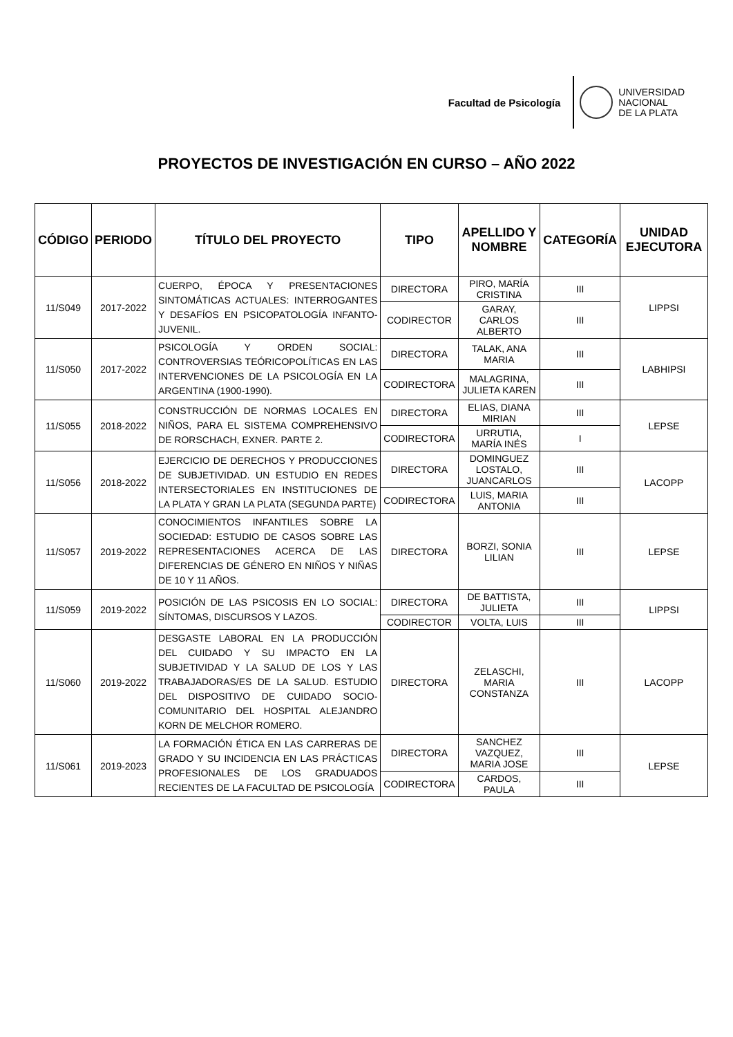Facultad de Psicología
UNIVERSIDAD
NACIONAL
DE LA PLATA
PROYECTOS DE INVESTIGACIÓN EN CURSO – AÑO 2022
| CÓDIGO | PERIODO | TÍTULO DEL PROYECTO | TIPO | APELLIDO Y NOMBRE | CATEGORÍA | UNIDAD EJECUTORA |
| --- | --- | --- | --- | --- | --- | --- |
| 11/S049 | 2017-2022 | CUERPO, ÉPOCA Y PRESENTACIONES SINTOMÁTICAS ACTUALES: INTERROGANTES Y DESAFÍOS EN PSICOPATOLOGÍA INFANTO-JUVENIL. | DIRECTORA | PIRO, MARÍA CRISTINA | III | LIPPSI |
| | | | CODIRECTOR | GARAY, CARLOS ALBERTO | III | |
| 11/S050 | 2017-2022 | PSICOLOGÍA Y ORDEN SOCIAL: CONTROVERSIAS TEÓRICOPOLÍTICAS EN LAS INTERVENCIONES DE LA PSICOLOGÍA EN LA ARGENTINA (1900-1990). | DIRECTORA | TALAK, ANA MARIA | III | LABHIPSI |
| | | | CODIRECTORA | MALAGRINA, JULIETA KAREN | III | |
| 11/S055 | 2018-2022 | CONSTRUCCIÓN DE NORMAS LOCALES EN NIÑOS, PARA EL SISTEMA COMPREHENSIVO DE RORSCHACH, EXNER. PARTE 2. | DIRECTORA | ELIAS, DIANA MIRIAN | III | LEPSE |
| | | | CODIRECTORA | URRUTIA, MARÍA INÉS | I | |
| 11/S056 | 2018-2022 | EJERCICIO DE DERECHOS Y PRODUCCIONES DE SUBJETIVIDAD. UN ESTUDIO EN REDES INTERSECTORIALES EN INSTITUCIONES DE LA PLATA Y GRAN LA PLATA (SEGUNDA PARTE) | DIRECTORA | DOMINGUEZ LOSTALO, JUANCARLOS | III | LACOPP |
| | | | CODIRECTORA | LUIS, MARIA ANTONIA | III | |
| 11/S057 | 2019-2022 | CONOCIMIENTOS INFANTILES SOBRE LA SOCIEDAD: ESTUDIO DE CASOS SOBRE LAS REPRESENTACIONES ACERCA DE LAS DIFERENCIAS DE GÉNERO EN NIÑOS Y NIÑAS DE 10 Y 11 AÑOS. | DIRECTORA | BORZI, SONIA LILIAN | III | LEPSE |
| 11/S059 | 2019-2022 | POSICIÓN DE LAS PSICOSIS EN LO SOCIAL: SÍNTOMAS, DISCURSOS Y LAZOS. | DIRECTORA | DE BATTISTA, JULIETA | III | LIPPSI |
| | | | CODIRECTOR | VOLTA, LUIS | III | |
| 11/S060 | 2019-2022 | DESGASTE LABORAL EN LA PRODUCCIÓN DEL CUIDADO Y SU IMPACTO EN LA SUBJETIVIDAD Y LA SALUD DE LOS Y LAS TRABAJADORAS/ES DE LA SALUD. ESTUDIO DEL DISPOSITIVO DE CUIDADO SOCIO-COMUNITARIO DEL HOSPITAL ALEJANDRO KORN DE MELCHOR ROMERO. | DIRECTORA | ZELASCHI, MARIA CONSTANZA | III | LACOPP |
| 11/S061 | 2019-2023 | LA FORMACIÓN ÉTICA EN LAS CARRERAS DE GRADO Y SU INCIDENCIA EN LAS PRÁCTICAS PROFESIONALES DE LOS GRADUADOS RECIENTES DE LA FACULTAD DE PSICOLOGÍA | DIRECTORA | SANCHEZ VAZQUEZ, MARIA JOSE | III | LEPSE |
| | | | CODIRECTORA | CARDOS, PAULA | III | |